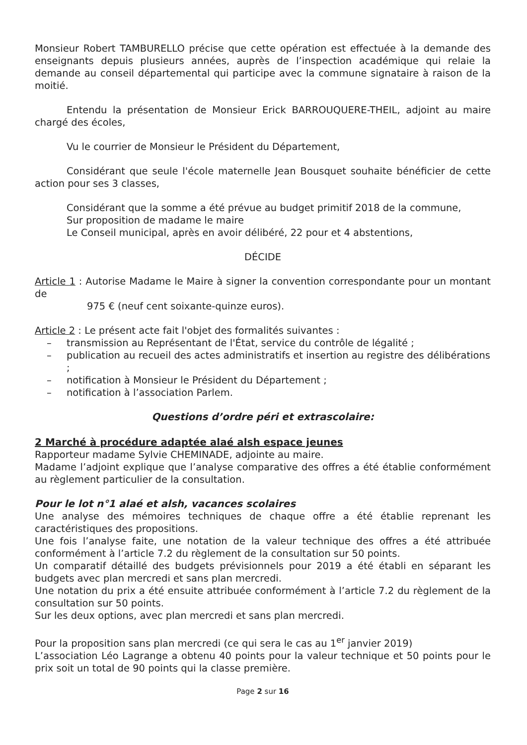Monsieur Robert TAMBURELLO précise que cette opération est effectuée à la demande des enseignants depuis plusieurs années, auprès de l’inspection académique qui relaie la demande au conseil départemental qui participe avec la commune signataire à raison de la moitié.
Entendu la présentation de Monsieur Erick BARROUQUERE-THEIL, adjoint au maire chargé des écoles,
Vu le courrier de Monsieur le Président du Département,
Considérant que seule l'école maternelle Jean Bousquet souhaite bénéficier de cette action pour ses 3 classes,
Considérant que la somme a été prévue au budget primitif 2018 de la commune,
Sur proposition de madame le maire
Le Conseil municipal, après en avoir délibéré, 22 pour et 4 abstentions,
DÉCIDE
Article 1 : Autorise Madame le Maire à signer la convention correspondante pour un montant de
975 € (neuf cent soixante-quinze euros).
Article 2 : Le présent acte fait l'objet des formalités suivantes :
– transmission au Représentant de l'État, service du contrôle de légalité ;
– publication au recueil des actes administratifs et insertion au registre des délibérations ;
– notification à Monsieur le Président du Département ;
– notification à l’association Parlem.
Questions d’ordre péri et extrascolaire:
2 Marché à procédure adaptée alaé alsh espace jeunes
Rapporteur madame Sylvie CHEMINADE, adjointe au maire.
Madame l’adjoint explique que l’analyse comparative des offres a été établie conformément au règlement particulier de la consultation.
Pour le lot n°1 alaé et alsh, vacances scolaires
Une analyse des mémoires techniques de chaque offre a été établie reprenant les caractéristiques des propositions.
Une fois l’analyse faite, une notation de la valeur technique des offres a été attribuée conformément à l’article 7.2 du règlement de la consultation sur 50 points.
Un comparatif détaillé des budgets prévisionnels pour 2019 a été établi en séparant les budgets avec plan mercredi et sans plan mercredi.
Une notation du prix a été ensuite attribuée conformément à l’article 7.2 du règlement de la consultation sur 50 points.
Sur les deux options, avec plan mercredi et sans plan mercredi.
Pour la proposition sans plan mercredi (ce qui sera le cas au 1<sup>er</sup> janvier 2019)
L’association Léo Lagrange a obtenu 40 points pour la valeur technique et 50 points pour le prix soit un total de 90 points qui la classe première.
Page 2 sur 16